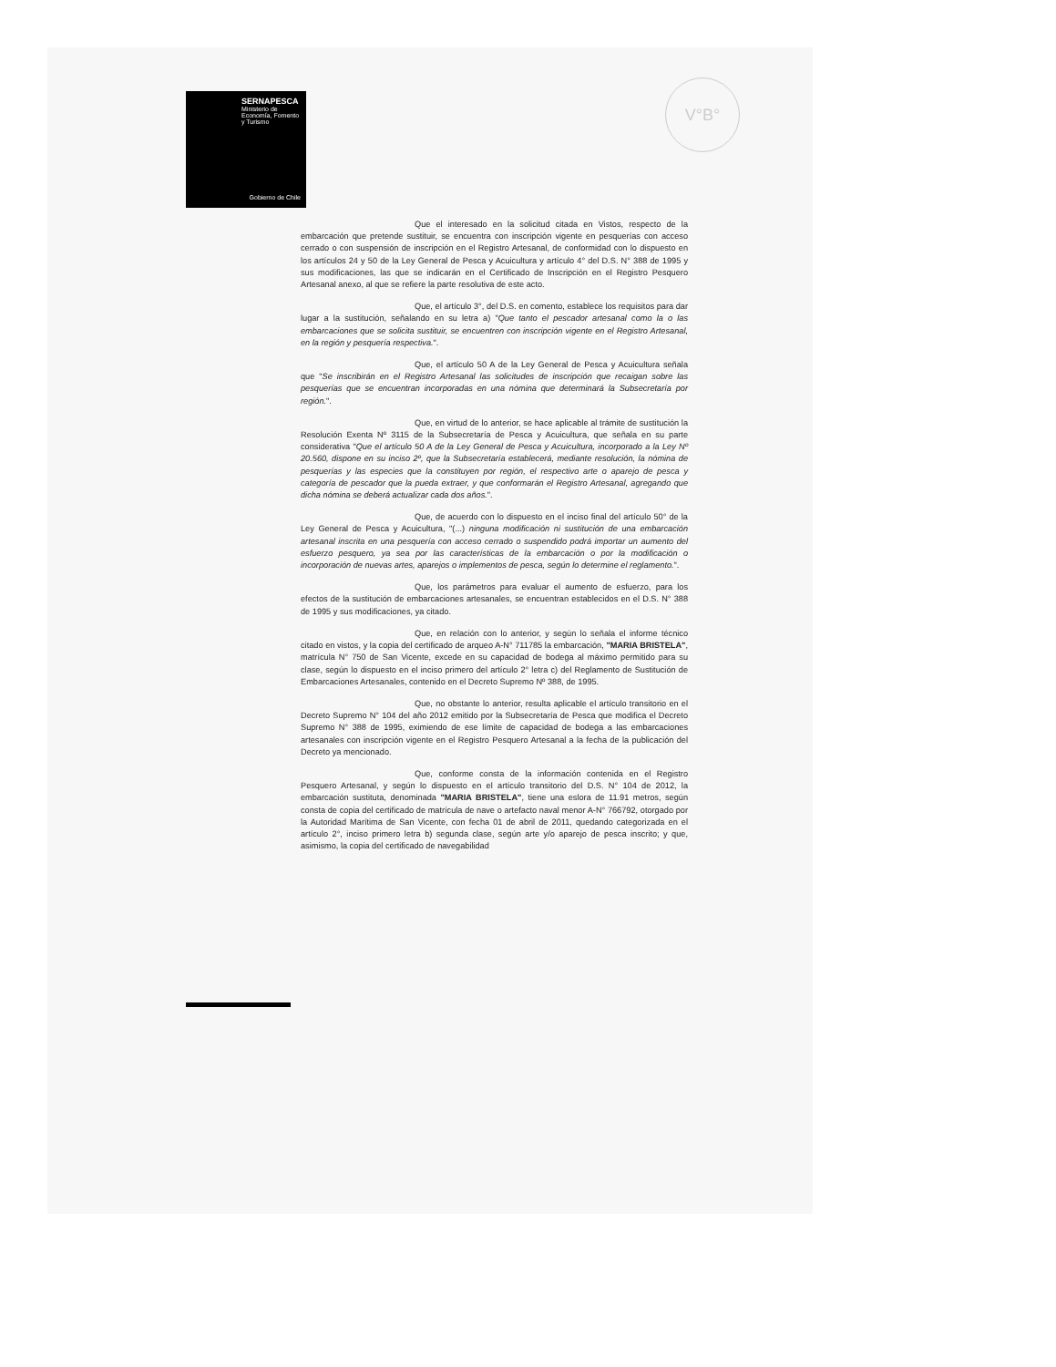SERNAPESCA
Ministerio de Economía, Fomento y Turismo
Gobierno de Chile
V°B°
Que el interesado en la solicitud citada en Vistos, respecto de la embarcación que pretende sustituir, se encuentra con inscripción vigente en pesquerías con acceso cerrado o con suspensión de inscripción en el Registro Artesanal, de conformidad con lo dispuesto en los artículos 24 y 50 de la Ley General de Pesca y Acuicultura y artículo 4° del D.S. N° 388 de 1995 y sus modificaciones, las que se indicarán en el Certificado de Inscripción en el Registro Pesquero Artesanal anexo, al que se refiere la parte resolutiva de este acto.
Que, el artículo 3°, del D.S. en comento, establece los requisitos para dar lugar a la sustitución, señalando en su letra a) "Que tanto el pescador artesanal como la o las embarcaciones que se solicita sustituir, se encuentren con inscripción vigente en el Registro Artesanal, en la región y pesquería respectiva.".
Que, el artículo 50 A de la Ley General de Pesca y Acuicultura señala que "Se inscribirán en el Registro Artesanal las solicitudes de inscripción que recaigan sobre las pesquerías que se encuentran incorporadas en una nómina que determinará la Subsecretaría por región.".
Que, en virtud de lo anterior, se hace aplicable al trámite de sustitución la Resolución Exenta Nº 3115 de la Subsecretaría de Pesca y Acuicultura, que señala en su parte considerativa "Que el artículo 50 A de la Ley General de Pesca y Acuicultura, incorporado a la Ley Nº 20.560, dispone en su inciso 2º, que la Subsecretaría establecerá, mediante resolución, la nómina de pesquerías y las especies que la constituyen por región, el respectivo arte o aparejo de pesca y categoría de pescador que la pueda extraer, y que conformarán el Registro Artesanal, agregando que dicha nómina se deberá actualizar cada dos años.".
Que, de acuerdo con lo dispuesto en el inciso final del artículo 50° de la Ley General de Pesca y Acuicultura, "(...) ninguna modificación ni sustitución de una embarcación artesanal inscrita en una pesquería con acceso cerrado o suspendido podrá importar un aumento del esfuerzo pesquero, ya sea por las características de la embarcación o por la modificación o incorporación de nuevas artes, aparejos o implementos de pesca, según lo determine el reglamento.".
Que, los parámetros para evaluar el aumento de esfuerzo, para los efectos de la sustitución de embarcaciones artesanales, se encuentran establecidos en el D.S. N° 388 de 1995 y sus modificaciones, ya citado.
Que, en relación con lo anterior, y según lo señala el informe técnico citado en vistos, y la copia del certificado de arqueo A-N° 711785 la embarcación, "MARIA BRISTELA", matrícula N° 750 de San Vicente, excede en su capacidad de bodega al máximo permitido para su clase, según lo dispuesto en el inciso primero del artículo 2° letra c) del Reglamento de Sustitución de Embarcaciones Artesanales, contenido en el Decreto Supremo Nº 388, de 1995.
Que, no obstante lo anterior, resulta aplicable el artículo transitorio en el Decreto Supremo N° 104 del año 2012 emitido por la Subsecretaría de Pesca que modifica el Decreto Supremo N° 388 de 1995, eximiendo de ese límite de capacidad de bodega a las embarcaciones artesanales con inscripción vigente en el Registro Pesquero Artesanal a la fecha de la publicación del Decreto ya mencionado.
Que, conforme consta de la información contenida en el Registro Pesquero Artesanal, y según lo dispuesto en el artículo transitorio del D.S. N° 104 de 2012, la embarcación sustituta, denominada "MARIA BRISTELA", tiene una eslora de 11.91 metros, según consta de copia del certificado de matrícula de nave o artefacto naval menor A-N° 766792, otorgado por la Autoridad Marítima de San Vicente, con fecha 01 de abril de 2011, quedando categorizada en el artículo 2°, inciso primero letra b) segunda clase, según arte y/o aparejo de pesca inscrito; y que, asimismo, la copia del certificado de navegabilidad